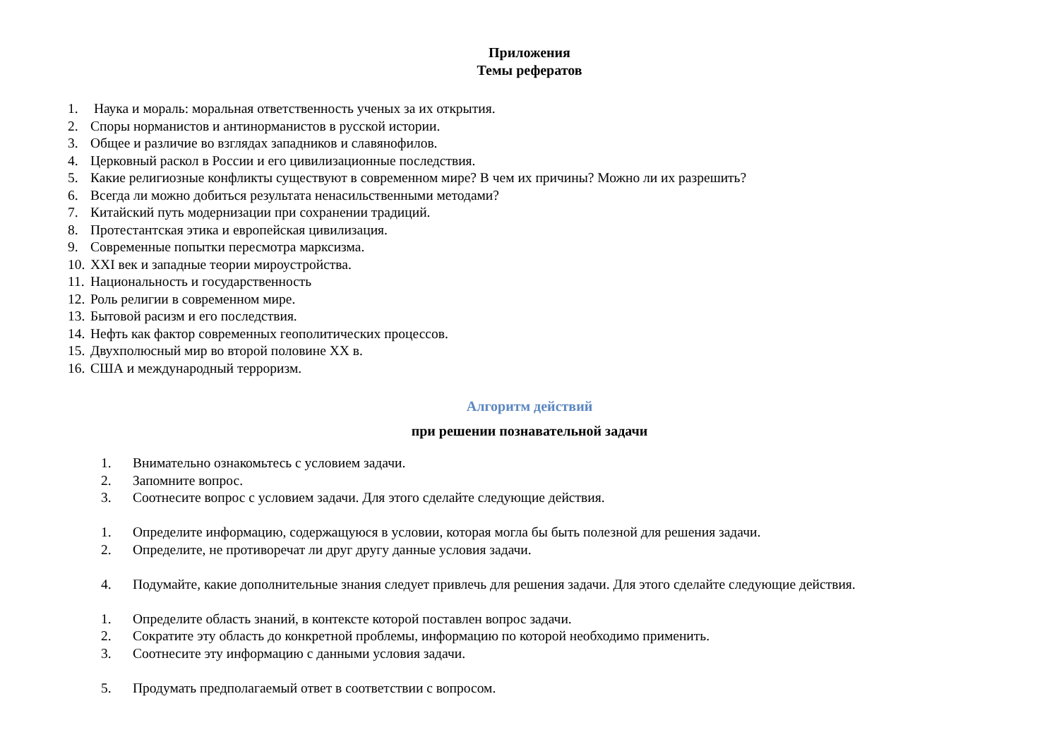Приложения
Темы рефератов
1. Наука и мораль: моральная ответственность ученых за их открытия.
2. Споры норманистов и антинорманистов в русской истории.
3. Общее и различие во взглядах западников и славянофилов.
4. Церковный раскол в России и его цивилизационные последствия.
5. Какие религиозные конфликты существуют в современном мире? В чем их причины? Можно ли их разрешить?
6. Всегда ли можно добиться результата ненасильственными методами?
7. Китайский путь модернизации при сохранении традиций.
8. Протестантская этика и европейская цивилизация.
9. Современные попытки пересмотра марксизма.
10. XXI век и западные теории мироустройства.
11. Национальность и государственность
12. Роль религии в современном мире.
13. Бытовой расизм и его последствия.
14. Нефть как фактор современных геополитических процессов.
15. Двухполюсный мир во второй половине XX в.
16. США и международный терроризм.
Алгоритм действий
при решении познавательной задачи
1. Внимательно ознакомьтесь с условием задачи.
2. Запомните вопрос.
3. Соотнесите вопрос с условием задачи. Для этого сделайте следующие действия.
1. Определите информацию, содержащуюся в условии, которая могла бы быть полезной для решения задачи.
2. Определите, не противоречат ли друг другу данные условия задачи.
4. Подумайте, какие дополнительные знания следует привлечь для решения задачи. Для этого сделайте следующие действия.
1. Определите область знаний, в контексте которой поставлен вопрос задачи.
2. Сократите эту область до конкретной проблемы, информацию по которой необходимо применить.
3. Соотнесите эту информацию с данными условия задачи.
5. Продумать предполагаемый ответ в соответствии с вопросом.